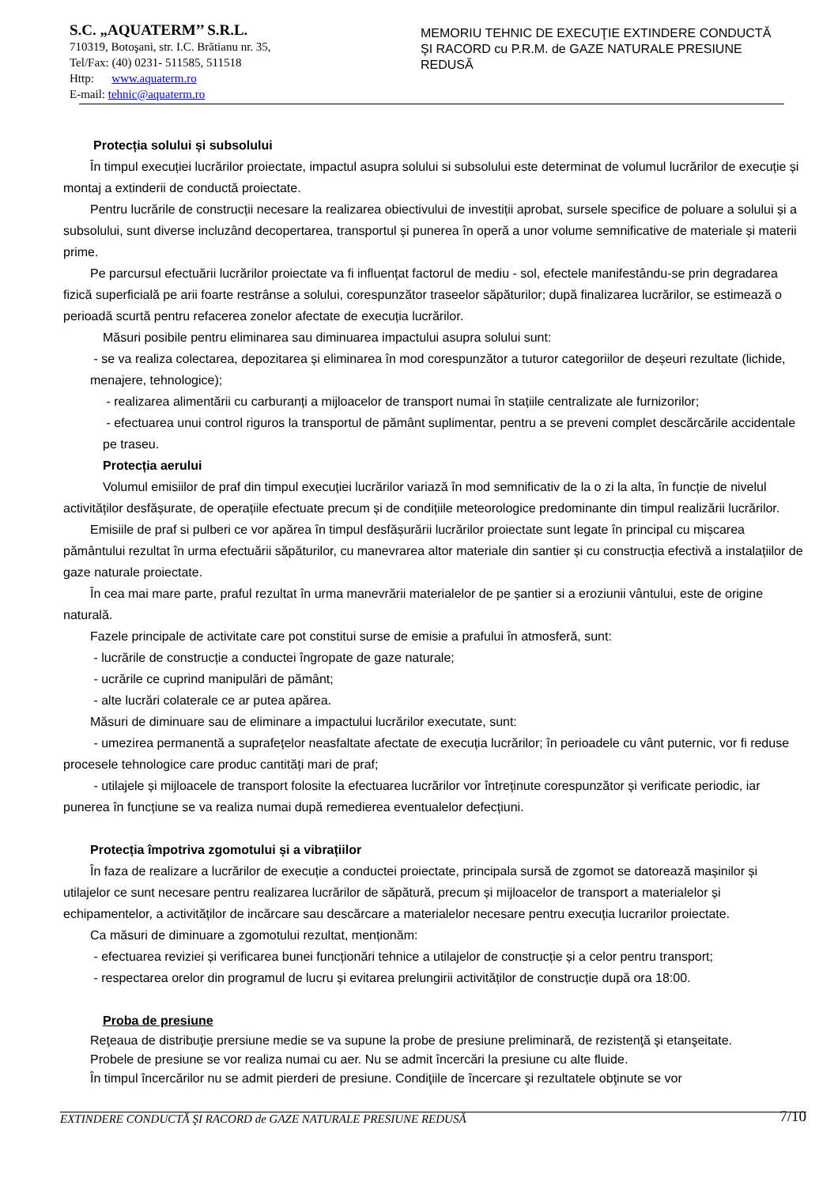S.C. „AQUATERM’’ S.R.L.
710319, Botoşani, str. I.C. Brătianu nr. 35,
Tel/Fax: (40) 0231- 511585, 511518
Http: www.aquaterm.ro
E-mail: tehnic@aquaterm.ro
MEMORIU TEHNIC DE EXECUŢIE EXTINDERE CONDUCTĂ ŞI RACORD cu P.R.M. de GAZE NATURALE PRESIUNE REDUSĂ
Protecția solului și subsolului
În timpul execuției lucrărilor proiectate, impactul asupra solului si subsolului este determinat de volumul lucrărilor de execuție și montaj a extinderii de conductă proiectate.
Pentru lucrările de construcții necesare la realizarea obiectivului de investiții aprobat, sursele specifice de poluare a solului și a subsolului, sunt diverse incluzând decopertarea, transportul și punerea în operă a unor volume semnificative de materiale și materii prime.
Pe parcursul efectuării lucrărilor proiectate va fi influențat factorul de mediu - sol, efectele manifestându-se prin degradarea fizică superficială pe arii foarte restrânse a solului, corespunzător traseelor săpăturilor; după finalizarea lucrărilor, se estimează o perioadă scurtă pentru refacerea zonelor afectate de execuția lucrărilor.
Măsuri posibile pentru eliminarea sau diminuarea impactului asupra solului sunt:
- se va realiza colectarea, depozitarea și eliminarea în mod corespunzător a tuturor categoriilor de deșeuri rezultate (lichide, menajere, tehnologice);
- realizarea alimentării cu carburanți a mijloacelor de transport numai în stațiile centralizate ale furnizorilor;
- efectuarea unui control riguros la transportul de pământ suplimentar, pentru a se preveni complet descărcările accidentale pe traseu.
Protecția aerului
Volumul emisiilor de praf din timpul execuției lucrărilor variază în mod semnificativ de la o zi la alta, în funcție de nivelul activităților desfășurate, de operațiile efectuate precum și de condițiile meteorologice predominante din timpul realizării lucrărilor.
Emisiile de praf si pulberi ce vor apărea în timpul desfășurării lucrărilor proiectate sunt legate în principal cu mișcarea pământului rezultat în urma efectuării săpăturilor, cu manevrarea altor materiale din santier și cu construcția efectivă a instalațiilor de gaze naturale proiectate.
În cea mai mare parte, praful rezultat în urma manevrării materialelor de pe șantier si a eroziunii vântului, este de origine naturală.
Fazele principale de activitate care pot constitui surse de emisie a prafului în atmosferă, sunt:
- lucrările de construcție a conductei îngropate de gaze naturale;
- ucrările ce cuprind manipulări de pământ;
- alte lucrări colaterale ce ar putea apărea.
Măsuri de diminuare sau de eliminare a impactului lucrărilor executate, sunt:
- umezirea permanentă a suprafețelor neasfaltate afectate de execuția lucrărilor; în perioadele cu vânt puternic, vor fi reduse procesele tehnologice care produc cantități mari de praf;
- utilajele și mijloacele de transport folosite la efectuarea lucrărilor vor întreținute corespunzător și verificate periodic, iar punerea în funcțiune se va realiza numai după remedierea eventualelor defecțiuni.
Protecția împotriva zgomotului și a vibrațiilor
În faza de realizare a lucrărilor de execuție a conductei proiectate, principala sursă de zgomot se datorează mașinilor și utilajelor ce sunt necesare pentru realizarea lucrărilor de săpătură, precum și mijloacelor de transport a materialelor și echipamentelor, a activităților de incărcare sau descărcare a materialelor necesare pentru execuția lucrarilor proiectate.
Ca măsuri de diminuare a zgomotului rezultat, menționăm:
- efectuarea reviziei și verificarea bunei funcționări tehnice a utilajelor de construcție și a celor pentru transport;
- respectarea orelor din programul de lucru și evitarea prelungirii activităților de construcție după ora 18:00.
Proba de presiune
Reţeaua de distribuţie prersiune medie se va supune la probe de presiune preliminară, de rezistenţă şi etanşeitate.
Probele de presiune se vor realiza numai cu aer. Nu se admit încercări la presiune cu alte fluide.
În timpul încercărilor nu se admit pierderi de presiune. Condiţiile de încercare şi rezultatele obţinute se vor
EXTINDERE CONDUCTĂ ŞI RACORD de GAZE NATURALE PRESIUNE REDUSĂ 7/10